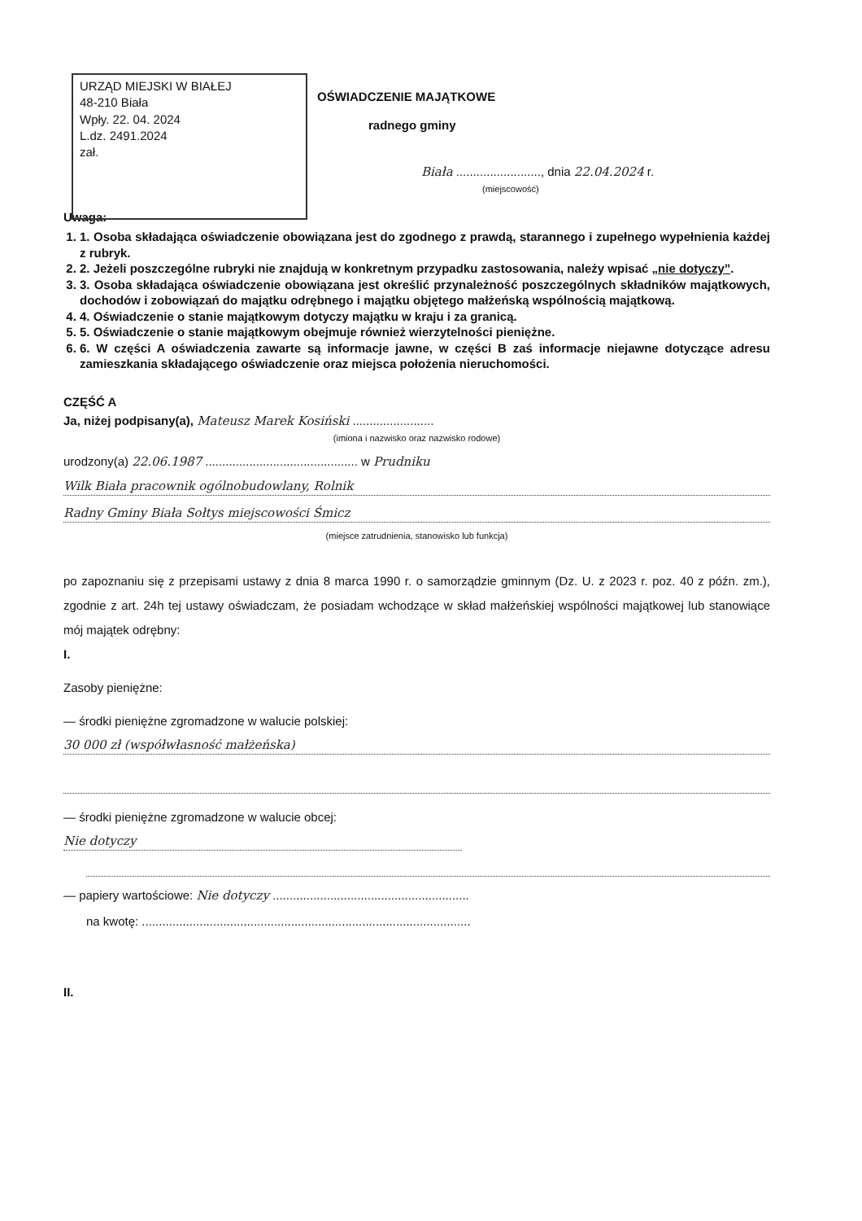URZĄD MIEJSKI W BIAŁEJ
48-210 Biała
Wpły. 22. 04. 2024
L.dz. 2491.2024
zał.
OŚWIADCZENIE MAJĄTKOWE
radnego gminy
Biała ........................., dnia 22.04.2024 r.
(miejscowość)
Uwaga:
1. 1. Osoba składająca oświadczenie obowiązana jest do zgodnego z prawdą, starannego i zupełnego wypełnienia każdej z rubryk.
2. 2. Jeżeli poszczególne rubryki nie znajdują w konkretnym przypadku zastosowania, należy wpisać „nie dotyczy”.
3. 3. Osoba składająca oświadczenie obowiązana jest określić przynależność poszczególnych składników majątkowych, dochodów i zobowiązań do majątku odrębnego i majątku objętego małżeńską wspólnością majątkową.
4. 4. Oświadczenie o stanie majątkowym dotyczy majątku w kraju i za granicą.
5. 5. Oświadczenie o stanie majątkowym obejmuje również wierzytelności pieniężne.
6. 6. W części A oświadczenia zawarte są informacje jawne, w części B zaś informacje niejawne dotyczące adresu zamieszkania składającego oświadczenie oraz miejsca położenia nieruchomości.
CZĘŚĆ A
Ja, niżej podpisany(a), Mateusz Marek Kosiński ........................
(imiona i nazwisko oraz nazwisko rodowe)
urodzony(a) 22.06.1987 ............................................. w Prudniku
Wilk Biała pracownik ogólnobudowlany, Rolnik
Radny Gminy Biała Sołtys miejscowości Śmicz
(miejsce zatrudnienia, stanowisko lub funkcja)
po zapoznaniu się z przepisami ustawy z dnia 8 marca 1990 r. o samorządzie gminnym (Dz. U. z 2023 r. poz. 40 z późn. zm.), zgodnie z art. 24h tej ustawy oświadczam, że posiadam wchodzące w skład małżeńskiej wspólności majątkowej lub stanowiące mój majątek odrębny:
I.
Zasoby pieniężne:
— środki pieniężne zgromadzone w walucie polskiej:
30 000 zł (współwłasność małżeńska)
— środki pieniężne zgromadzone w walucie obcej:
Nie dotyczy
— papiery wartościowe: Nie dotyczy ..........................................................
na kwotę: .................................................................................................
II.